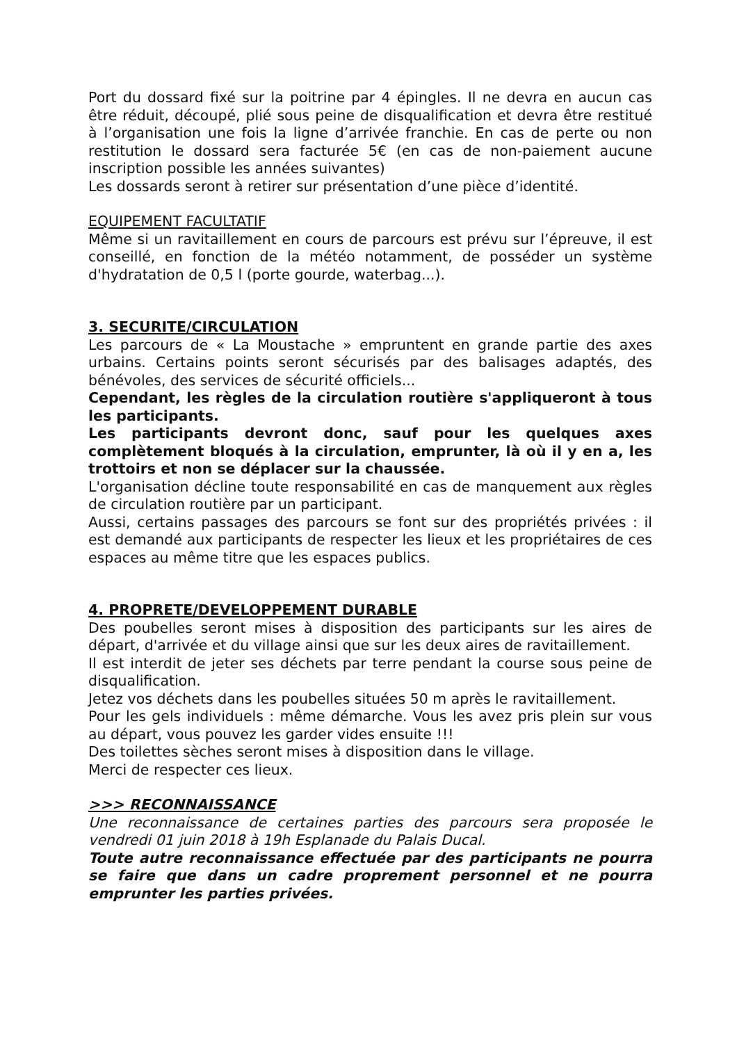Port du dossard fixé sur la poitrine par 4 épingles. Il ne devra en aucun cas être réduit, découpé, plié sous peine de disqualification et devra être restitué à l’organisation une fois la ligne d’arrivée franchie. En cas de perte ou non restitution le dossard sera facturée 5€ (en cas de non-paiement aucune inscription possible les années suivantes)
Les dossards seront à retirer sur présentation d’une pièce d’identité.
EQUIPEMENT FACULTATIF
Même si un ravitaillement en cours de parcours est prévu sur l’épreuve, il est conseillé, en fonction de la météo notamment, de posséder un système d'hydratation de 0,5 l (porte gourde, waterbag...).
3. SECURITE/CIRCULATION
Les parcours de « La Moustache » empruntent en grande partie des axes urbains. Certains points seront sécurisés par des balisages adaptés, des bénévoles, des services de sécurité officiels...
Cependant, les règles de la circulation routière s'appliqueront à tous les participants.
Les participants devront donc, sauf pour les quelques axes complètement bloqués à la circulation, emprunter, là où il y en a, les trottoirs et non se déplacer sur la chaussée.
L'organisation décline toute responsabilité en cas de manquement aux règles de circulation routière par un participant.
Aussi, certains passages des parcours se font sur des propriétés privées : il est demandé aux participants de respecter les lieux et les propriétaires de ces espaces au même titre que les espaces publics.
4. PROPRETE/DEVELOPPEMENT DURABLE
Des poubelles seront mises à disposition des participants sur les aires de départ, d'arrivée et du village ainsi que sur les deux aires de ravitaillement.
Il est interdit de jeter ses déchets par terre pendant la course sous peine de disqualification.
Jetez vos déchets dans les poubelles situées 50 m après le ravitaillement.
Pour les gels individuels : même démarche. Vous les avez pris plein sur vous au départ, vous pouvez les garder vides ensuite !!!
Des toilettes sèches seront mises à disposition dans le village.
Merci de respecter ces lieux.
>>> RECONNAISSANCE
Une reconnaissance de certaines parties des parcours sera proposée le vendredi 01 juin 2018 à 19h Esplanade du Palais Ducal.
Toute autre reconnaissance effectuée par des participants ne pourra se faire que dans un cadre proprement personnel et ne pourra emprunter les parties privées.